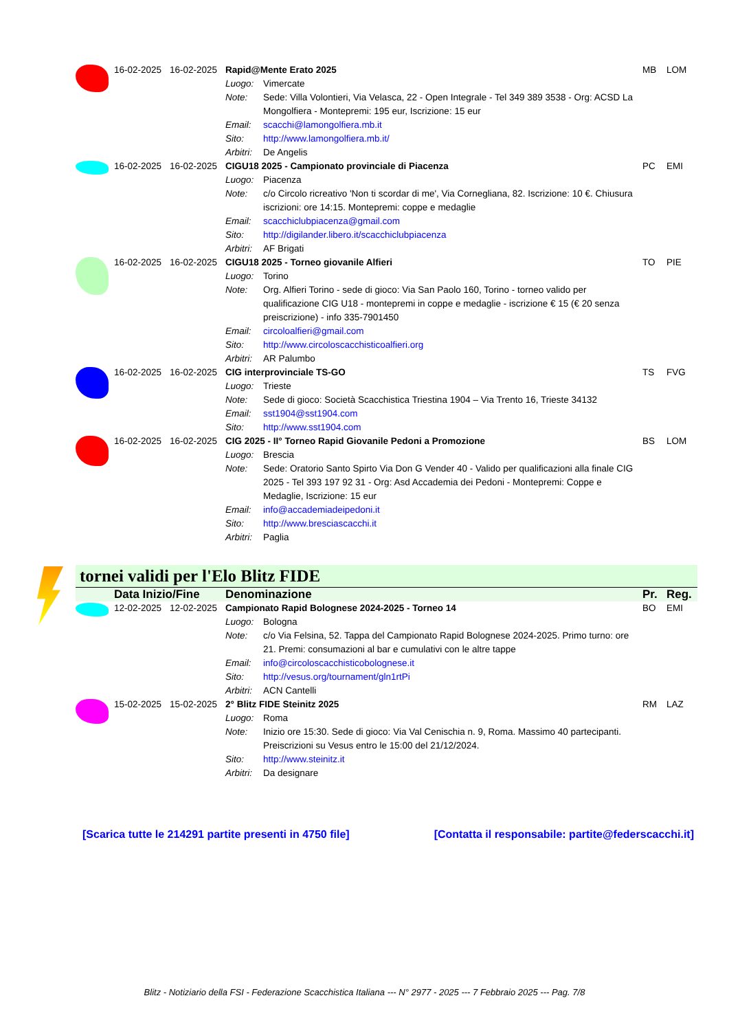| | 16-02-2025 | 16-02-2025 | Rapid@Mente Erato 2025 | | MB | LOM |
| | | | Luogo: | Vimercate | | |
| | | | Note: | Sede: Villa Volontieri, Via Velasca, 22 - Open Integrale - Tel 349 389 3538 - Org: ACSD La Mongolfiera - Montepremi: 195 eur, Iscrizione: 15 eur | | |
| | | | Email: | scacchi@lamongolfiera.mb.it | | |
| | | | Sito: | http://www.lamongolfiera.mb.it/ | | |
| | | | Arbitri: | De Angelis | | |
| | 16-02-2025 | 16-02-2025 | CIGU18 2025 - Campionato provinciale di Piacenza | | PC | EMI |
| | | | Luogo: | Piacenza | | |
| | | | Note: | c/o Circolo ricreativo 'Non ti scordar di me', Via Cornegliana, 82. Iscrizione: 10 €. Chiusura iscrizioni: ore 14:15. Montepremi: coppe e medaglie | | |
| | | | Email: | scacchiclubpiacenza@gmail.com | | |
| | | | Sito: | http://digilander.libero.it/scacchiclubpiacenza | | |
| | | | Arbitri: | AF Brigati | | |
| | 16-02-2025 | 16-02-2025 | CIGU18 2025 - Torneo giovanile Alfieri | | TO | PIE |
| | | | Luogo: | Torino | | |
| | | | Note: | Org. Alfieri Torino - sede di gioco: Via San Paolo 160, Torino - torneo valido per qualificazione CIG U18 - montepremi in coppe e medaglie - iscrizione € 15 (€ 20 senza preiscrizione) - info 335-7901450 | | |
| | | | Email: | circoloalfieri@gmail.com | | |
| | | | Sito: | http://www.circoloscacchisticoalfieri.org | | |
| | | | Arbitri: | AR Palumbo | | |
| | 16-02-2025 | 16-02-2025 | CIG interprovinciale TS-GO | | TS | FVG |
| | | | Luogo: | Trieste | | |
| | | | Note: | Sede di gioco: Società Scacchistica Triestina 1904 – Via Trento 16, Trieste 34132 | | |
| | | | Email: | sst1904@sst1904.com | | |
| | | | Sito: | http://www.sst1904.com | | |
| | 16-02-2025 | 16-02-2025 | CIG 2025 - II° Torneo Rapid Giovanile Pedoni a Promozione | | BS | LOM |
| | | | Luogo: | Brescia | | |
| | | | Note: | Sede: Oratorio Santo Spirto Via Don G Vender 40 - Valido per qualificazioni alla finale CIG 2025 - Tel 393 197 92 31 - Org: Asd Accademia dei Pedoni - Montepremi: Coppe e Medaglie, Iscrizione: 15 eur | | |
| | | | Email: | info@accademiadeipedoni.it | | |
| | | | Sito: | http://www.bresciascacchi.it | | |
| | | | Arbitri: | Paglia | | |
tornei validi per l'Elo Blitz FIDE
| | Data Inizio/Fine | | Denominazione | | Pr. | Reg. |
| | 12-02-2025 | 12-02-2025 | Campionato Rapid Bolognese 2024-2025 - Torneo 14 | | BO | EMI |
| | | | Luogo: | Bologna | | |
| | | | Note: | c/o Via Felsina, 52. Tappa del Campionato Rapid Bolognese 2024-2025. Primo turno: ore 21. Premi: consumazioni al bar e cumulativi con le altre tappe | | |
| | | | Email: | info@circoloscacchisticobolognese.it | | |
| | | | Sito: | http://vesus.org/tournament/gln1rtPi | | |
| | | | Arbitri: | ACN Cantelli | | |
| | 15-02-2025 | 15-02-2025 | 2° Blitz FIDE Steinitz 2025 | | RM | LAZ |
| | | | Luogo: | Roma | | |
| | | | Note: | Inizio ore 15:30. Sede di gioco: Via Val Cenischia n. 9, Roma. Massimo 40 partecipanti. Preiscrizioni su Vesus entro le 15:00 del 21/12/2024. | | |
| | | | Sito: | http://www.steinitz.it | | |
| | | | Arbitri: | Da designare | | |
[Scarica tutte le 214291 partite presenti in 4750 file] [Contatta il responsabile: partite@federscacchi.it]
Blitz - Notiziario della FSI - Federazione Scacchistica Italiana --- N° 2977 - 2025 --- 7 Febbraio 2025 --- Pag. 7/8